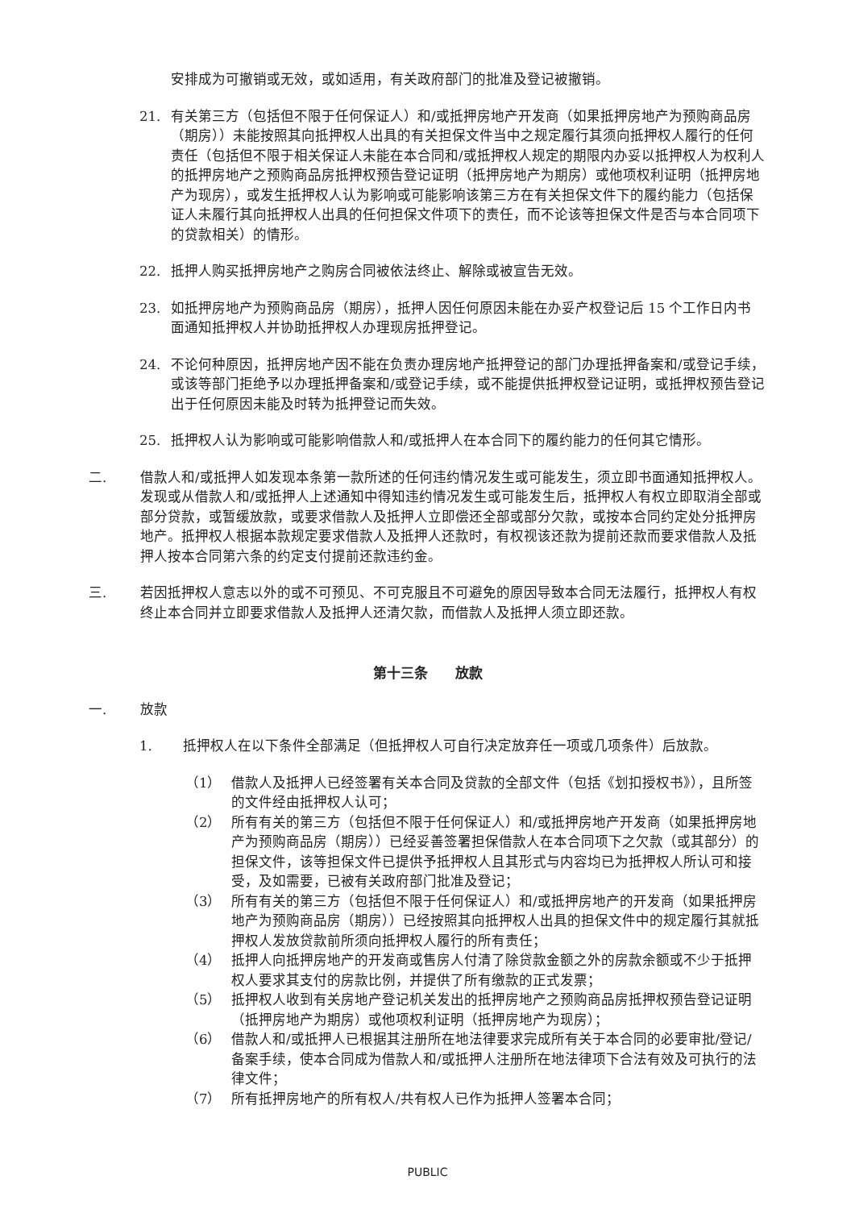安排成为可撤销或无效，或如适用，有关政府部门的批准及登记被撤销。
21. 有关第三方（包括但不限于任何保证人）和/或抵押房地产开发商（如果抵押房地产为预购商品房（期房））未能按照其向抵押权人出具的有关担保文件当中之规定履行其须向抵押权人履行的任何责任（包括但不限于相关保证人未能在本合同和/或抵押权人规定的期限内办妥以抵押权人为权利人的抵押房地产之预购商品房抵押权预告登记证明（抵押房地产为期房）或他项权利证明（抵押房地产为现房），或发生抵押权人认为影响或可能影响该第三方在有关担保文件下的履约能力（包括保证人未履行其向抵押权人出具的任何担保文件项下的责任，而不论该等担保文件是否与本合同项下的贷款相关）的情形。
22. 抵押人购买抵押房地产之购房合同被依法终止、解除或被宣告无效。
23. 如抵押房地产为预购商品房（期房），抵押人因任何原因未能在办妥产权登记后 15 个工作日内书面通知抵押权人并协助抵押权人办理现房抵押登记。
24. 不论何种原因，抵押房地产因不能在负责办理房地产抵押登记的部门办理抵押备案和/或登记手续，或该等部门拒绝予以办理抵押备案和/或登记手续，或不能提供抵押权登记证明，或抵押权预告登记出于任何原因未能及时转为抵押登记而失效。
25. 抵押权人认为影响或可能影响借款人和/或抵押人在本合同下的履约能力的任何其它情形。
二. 借款人和/或抵押人如发现本条第一款所述的任何违约情况发生或可能发生，须立即书面通知抵押权人。发现或从借款人和/或抵押人上述通知中得知违约情况发生或可能发生后，抵押权人有权立即取消全部或部分贷款，或暂缓放款，或要求借款人及抵押人立即偿还全部或部分欠款，或按本合同约定处分抵押房地产。抵押权人根据本款规定要求借款人及抵押人还款时，有权视该还款为提前还款而要求借款人及抵押人按本合同第六条的约定支付提前还款违约金。
三. 若因抵押权人意志以外的或不可预见、不可克服且不可避免的原因导致本合同无法履行，抵押权人有权终止本合同并立即要求借款人及抵押人还清欠款，而借款人及抵押人须立即还款。
第十三条　　放款
一. 放款
1. 抵押权人在以下条件全部满足（但抵押权人可自行决定放弃任一项或几项条件）后放款。
（1） 借款人及抵押人已经签署有关本合同及贷款的全部文件（包括《划扣授权书》），且所签的文件经由抵押权人认可；
（2） 所有有关的第三方（包括但不限于任何保证人）和/或抵押房地产开发商（如果抵押房地产为预购商品房（期房））已经妥善签署担保借款人在本合同项下之欠款（或其部分）的担保文件，该等担保文件已提供予抵押权人且其形式与内容均已为抵押权人所认可和接受，及如需要，已被有关政府部门批准及登记；
（3） 所有有关的第三方（包括但不限于任何保证人）和/或抵押房地产的开发商（如果抵押房地产为预购商品房（期房））已经按照其向抵押权人出具的担保文件中的规定履行其就抵押权人发放贷款前所须向抵押权人履行的所有责任；
（4） 抵押人向抵押房地产的开发商或售房人付清了除贷款金额之外的房款余额或不少于抵押权人要求其支付的房款比例，并提供了所有缴款的正式发票；
（5） 抵押权人收到有关房地产登记机关发出的抵押房地产之预购商品房抵押权预告登记证明（抵押房地产为期房）或他项权利证明（抵押房地产为现房）；
（6） 借款人和/或抵押人已根据其注册所在地法律要求完成所有关于本合同的必要审批/登记/备案手续，使本合同成为借款人和/或抵押人注册所在地法律项下合法有效及可执行的法律文件；
（7） 所有抵押房地产的所有权人/共有权人已作为抵押人签署本合同；
PUBLIC